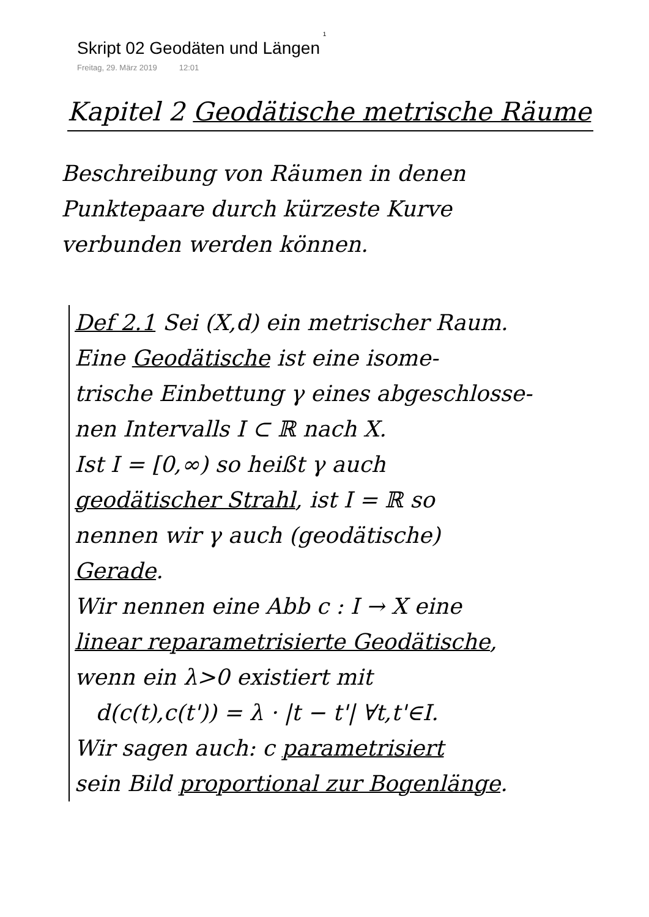1
Skript 02 Geodäten und Längen
Freitag, 29. März 2019 12:01
Kapitel 2 Geodätische metrische Räume
Beschreibung von Räumen in denen
Punktepaare durch kürzeste Kurve
verbunden werden können.
Def 2.1 Sei (X,d) ein metrischer Raum.
Eine Geodätische ist eine isome-
trische Einbettung γ eines abgeschlosse-
nen Intervalls I ⊂ ℝ nach X.
Ist I = [0,∞) so heißt γ auch
geodätischer Strahl, ist I = ℝ so
nennen wir γ auch (geodätische)
Gerade.
Wir nennen eine Abb c : I → X eine
linear reparametrisierte Geodätische,
wenn ein λ>0 existiert mit
d(c(t),c(t')) = λ · |t − t'| ∀t,t'∈I.
Wir sagen auch: c parametrisiert
sein Bild proportional zur Bogenlänge.